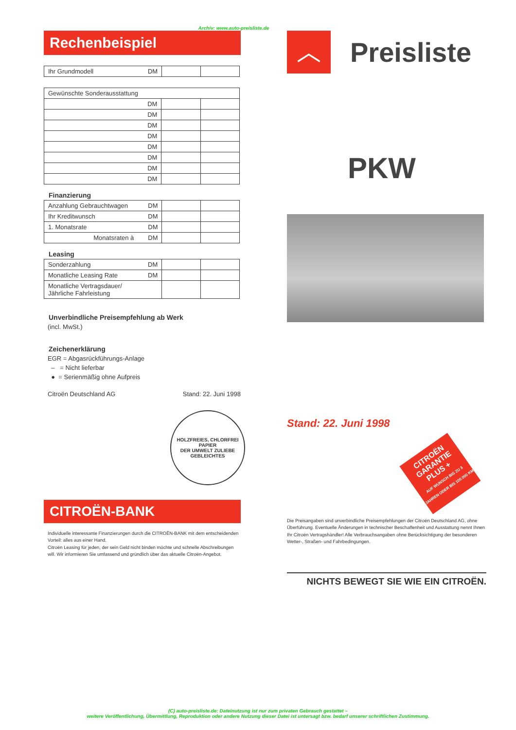Archiv: www.auto-preisliste.de
Rechenbeispiel
| Ihr Grundmodell DM | | |
| Gewünschte Sonderausstattung | | |
| DM | | |
| DM | | |
| DM | | |
| DM | | |
| DM | | |
| DM | | |
| DM | | |
| DM | | |
Finanzierung
| Anzahlung Gebrauchtwagen DM | | |
| Ihr Kreditwunsch DM | | |
| 1. Monatsrate DM | | |
| Monatsraten à DM | | |
Leasing
| Sonderzahlung DM | | |
| Monatliche Leasing Rate DM | | |
| Monatliche Vertragsdauer/ Jährliche Fahrleistung | | |
Unverbindliche Preisempfehlung ab Werk
(incl. MwSt.)
Zeichenerklärung
EGR = Abgasrückführungs-Anlage
– = Nicht lieferbar
● = Serienmäßig ohne Aufpreis
Citroën Deutschland AG Stand: 22. Juni 1998
HOLZFREIES, CHLORFREI
PAPIER
DER UMWELT ZULIEBE
GEBLEICHTES
CITROËN-BANK
Individuelle interessante Finanzierungen durch die CITROËN-BANK mit dem entscheidenden Vorteil: alles aus einer Hand.
Citroën Leasing für jeden, der sein Geld nicht binden möchte und schnelle Abschreibungen will. Wir informieren Sie umfassend und gründlich über das aktuelle Citroën-Angebot.
︿
Preisliste
PKW
Stand: 22. Juni 1998
CITROËN GARANTIE PLUS +
AUF WUNSCH BIS ZU 3 JAHREN ODER BIS 100.000 KM
Die Preisangaben sind unverbindliche Preisempfehlungen der Citroën Deutschland AG, ohne Überführung. Eventuelle Änderungen in technischer Beschaffenheit und Ausstattung nennt Ihnen Ihr Citroën Vertragshändler! Alle Verbrauchsangaben ohne Berücksichtigung der besonderen Wetter-, Straßen- und Fahrbedingungen.
NICHTS BEWEGT SIE WIE EIN CITROËN.
(C) auto-preisliste.de: Dateinutzung ist nur zum privaten Gebrauch gestattet –
weitere Veröffentlichung, Übermittlung, Reproduktion oder andere Nutzung dieser Datei ist untersagt bzw. bedarf unserer schriftlichen Zustimmung.